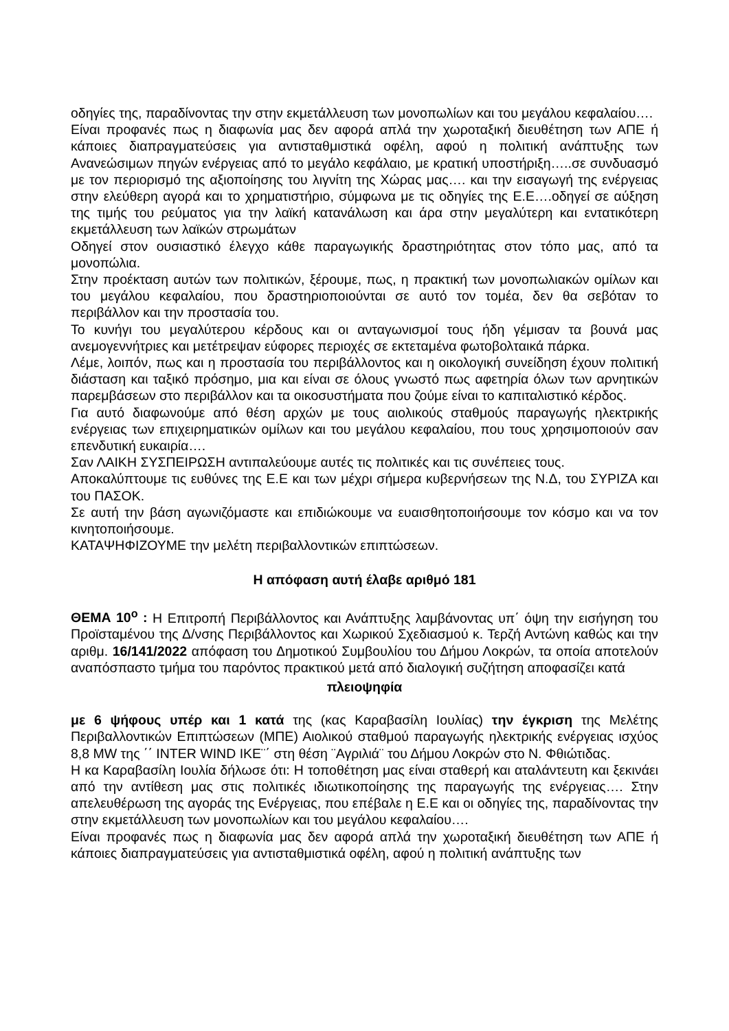οδηγίες της, παραδίνοντας την στην εκμετάλλευση των μονοπωλίων και του μεγάλου κεφαλαίου….
Είναι προφανές πως η διαφωνία μας δεν αφορά απλά την χωροταξική διευθέτηση των ΑΠΕ ή κάποιες διαπραγματεύσεις για αντισταθμιστικά οφέλη, αφού η πολιτική ανάπτυξης των Ανανεώσιμων πηγών ενέργειας από το μεγάλο κεφάλαιο, με κρατική υποστήριξη…..σε συνδυασμό με τον περιορισμό της αξιοποίησης του λιγνίτη της Χώρας μας…. και την εισαγωγή της ενέργειας στην ελεύθερη αγορά και το χρηματιστήριο, σύμφωνα με τις οδηγίες της Ε.Ε….οδηγεί σε αύξηση της τιμής του ρεύματος για την λαϊκή κατανάλωση και άρα στην μεγαλύτερη και εντατικότερη εκμετάλλευση των λαϊκών στρωμάτων
Οδηγεί στον ουσιαστικό έλεγχο κάθε παραγωγικής δραστηριότητας στον τόπο μας, από τα μονοπώλια.
Στην προέκταση αυτών των πολιτικών, ξέρουμε, πως, η πρακτική των μονοπωλιακών ομίλων και του μεγάλου κεφαλαίου, που δραστηριοποιούνται σε αυτό τον τομέα, δεν θα σεβόταν το περιβάλλον και την προστασία του.
Το κυνήγι του μεγαλύτερου κέρδους και οι ανταγωνισμοί τους ήδη γέμισαν τα βουνά μας ανεμογεννήτριες και μετέτρεψαν εύφορες περιοχές σε εκτεταμένα φωτοβολταικά πάρκα.
Λέμε, λοιπόν, πως και η προστασία του περιβάλλοντος και η οικολογική συνείδηση έχουν πολιτική διάσταση και ταξικό πρόσημο, μια και είναι σε όλους γνωστό πως αφετηρία όλων των αρνητικών παρεμβάσεων στο περιβάλλον και τα οικοσυστήματα που ζούμε είναι το καπιταλιστικό κέρδος.
Για αυτό διαφωνούμε από θέση αρχών με τους αιολικούς σταθμούς παραγωγής ηλεκτρικής ενέργειας των επιχειρηματικών ομίλων και του μεγάλου κεφαλαίου, που τους χρησιμοποιούν σαν επενδυτική ευκαιρία….
Σαν ΛΑΙΚΗ ΣΥΣΠΕΙΡΩΣΗ αντιπαλεύουμε αυτές τις πολιτικές και τις συνέπειες τους.
Αποκαλύπτουμε τις ευθύνες της Ε.Ε και των μέχρι σήμερα κυβερνήσεων της Ν.Δ, του ΣΥΡΙΖΑ και του ΠΑΣΟΚ.
Σε αυτή την βάση αγωνιζόμαστε και επιδιώκουμε να ευαισθητοποιήσουμε τον κόσμο και να τον κινητοποιήσουμε.
ΚΑΤΑΨΗΦΙΖΟΥΜΕ την μελέτη περιβαλλοντικών επιπτώσεων.
Η απόφαση αυτή έλαβε αριθμό 181
ΘΕΜΑ 10<sup>ο</sup> : Η Επιτροπή Περιβάλλοντος και Ανάπτυξης λαμβάνοντας υπ΄ όψη την εισήγηση του Προϊσταμένου της Δ/νσης Περιβάλλοντος και Χωρικού Σχεδιασμού κ. Τερζή Αντώνη καθώς και την αριθμ. 16/141/2022 απόφαση του Δημοτικού Συμβουλίου του Δήμου Λοκρών, τα οποία αποτελούν αναπόσπαστο τμήμα του παρόντος πρακτικού μετά από διαλογική συζήτηση αποφασίζει κατά
πλειοψηφία
με 6 ψήφους υπέρ και 1 κατά της (κας Καραβασίλη Ιουλίας) την έγκριση της Μελέτης Περιβαλλοντικών Επιπτώσεων (ΜΠΕ) Αιολικού σταθμού παραγωγής ηλεκτρικής ενέργειας ισχύος 8,8 MW της ΄΄ INTER WIND IKE¨΄ στη θέση ¨Αγριλιά¨ του Δήμου Λοκρών στο Ν. Φθιώτιδας.
Η κα Καραβασίλη Ιουλία δήλωσε ότι: Η τοποθέτηση μας είναι σταθερή και αταλάντευτη και ξεκινάει από την αντίθεση μας στις πολιτικές ιδιωτικοποίησης της παραγωγής της ενέργειας…. Στην απελευθέρωση της αγοράς της Ενέργειας, που επέβαλε η Ε.Ε και οι οδηγίες της, παραδίνοντας την στην εκμετάλλευση των μονοπωλίων και του μεγάλου κεφαλαίου….
Είναι προφανές πως η διαφωνία μας δεν αφορά απλά την χωροταξική διευθέτηση των ΑΠΕ ή κάποιες διαπραγματεύσεις για αντισταθμιστικά οφέλη, αφού η πολιτική ανάπτυξης των